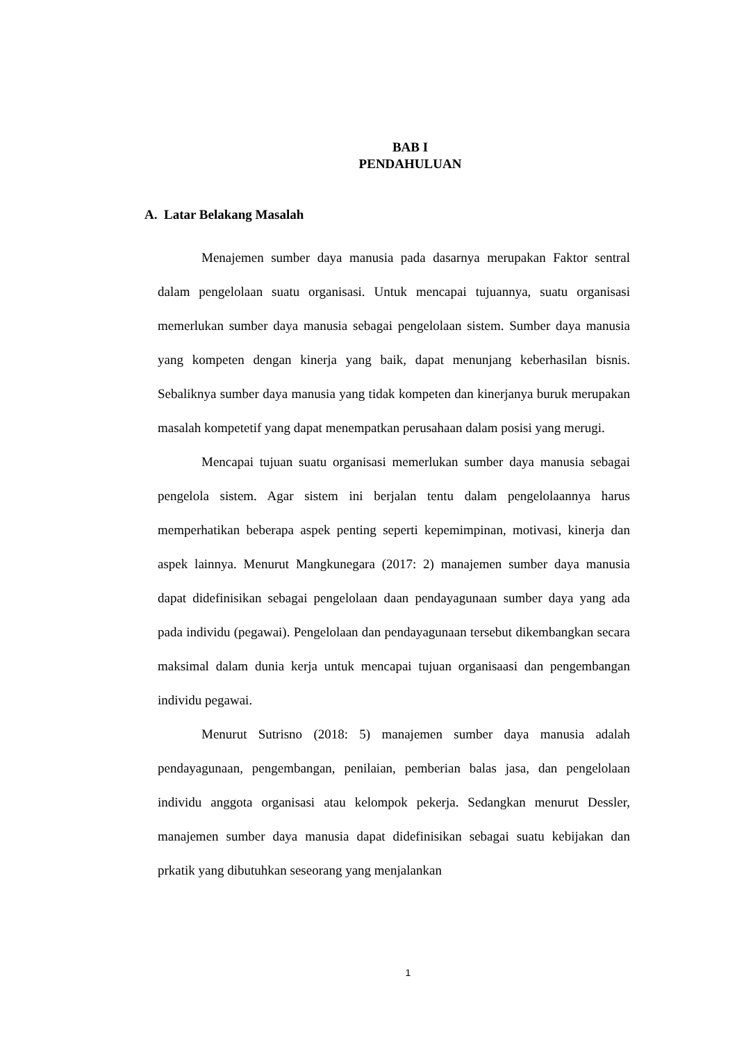BAB I
PENDAHULUAN
A. Latar Belakang Masalah
Menajemen sumber daya manusia pada dasarnya merupakan Faktor sentral dalam pengelolaan suatu organisasi. Untuk mencapai tujuannya, suatu organisasi memerlukan sumber daya manusia sebagai pengelolaan sistem. Sumber daya manusia yang kompeten dengan kinerja yang baik, dapat menunjang keberhasilan bisnis. Sebaliknya sumber daya manusia yang tidak kompeten dan kinerjanya buruk merupakan masalah kompetetif yang dapat menempatkan perusahaan dalam posisi yang merugi.
Mencapai tujuan suatu organisasi memerlukan sumber daya manusia sebagai pengelola sistem. Agar sistem ini berjalan tentu dalam pengelolaannya harus memperhatikan beberapa aspek penting seperti kepemimpinan, motivasi, kinerja dan aspek lainnya. Menurut Mangkunegara (2017: 2) manajemen sumber daya manusia dapat didefinisikan sebagai pengelolaan daan pendayagunaan sumber daya yang ada pada individu (pegawai). Pengelolaan dan pendayagunaan tersebut dikembangkan secara maksimal dalam dunia kerja untuk mencapai tujuan organisaasi dan pengembangan individu pegawai.
Menurut Sutrisno (2018: 5) manajemen sumber daya manusia adalah pendayagunaan, pengembangan, penilaian, pemberian balas jasa, dan pengelolaan individu anggota organisasi atau kelompok pekerja. Sedangkan menurut Dessler, manajemen sumber daya manusia dapat didefinisikan sebagai suatu kebijakan dan prkatik yang dibutuhkan seseorang yang menjalankan
1